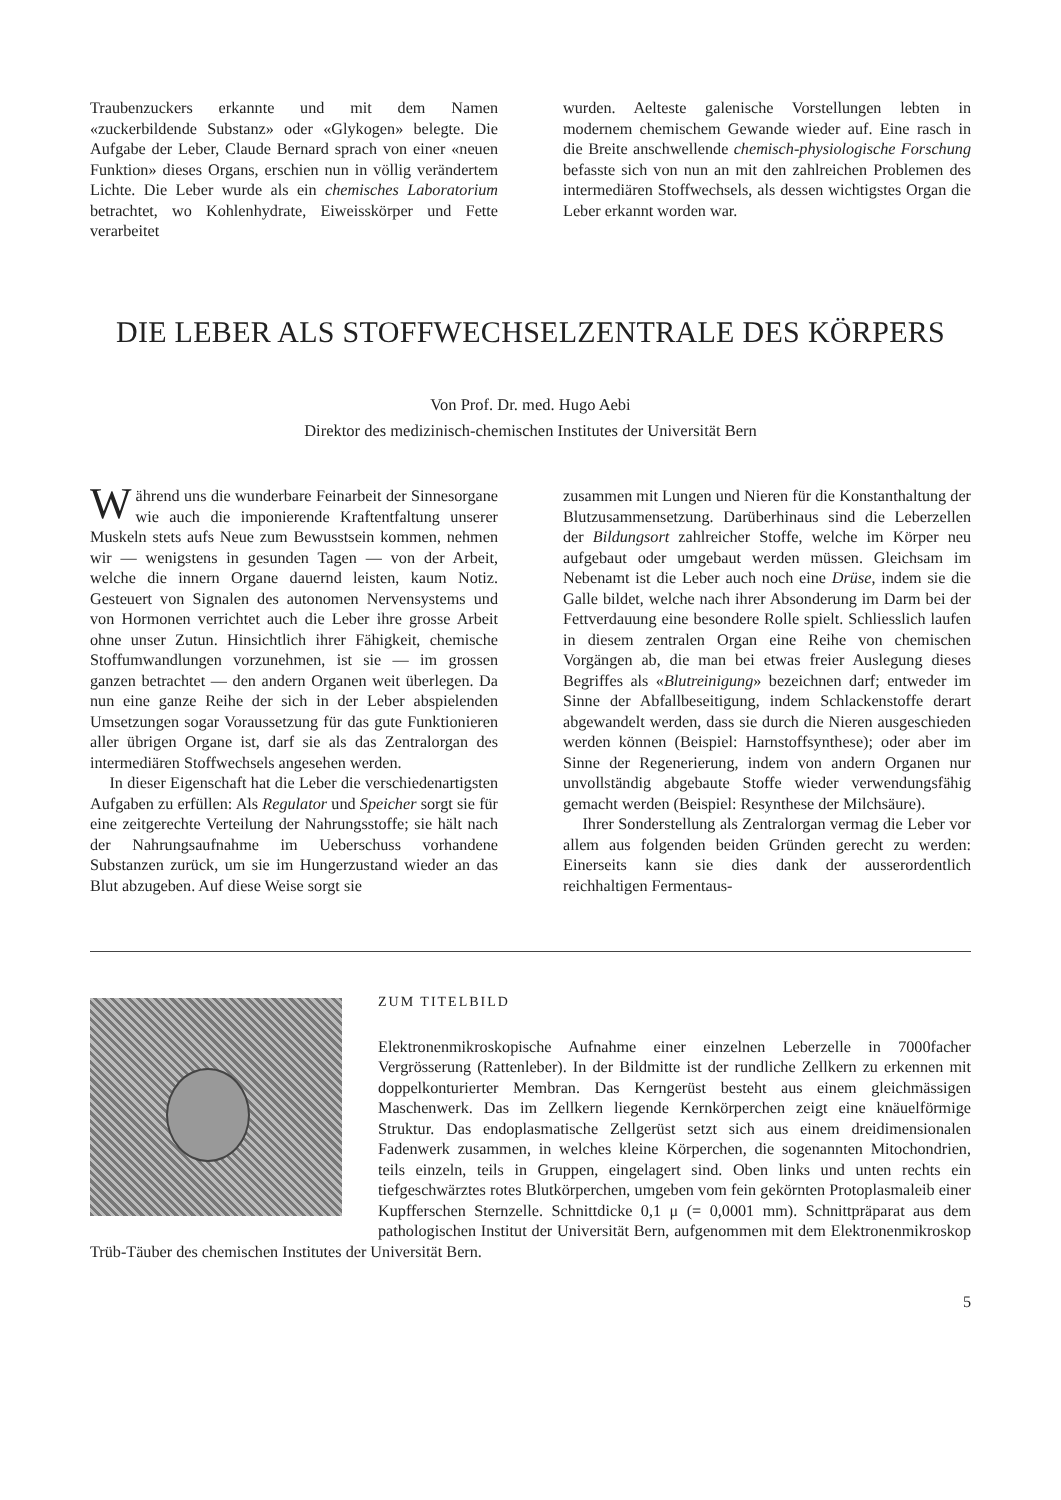Traubenzuckers erkannte und mit dem Namen «zuckerbildende Substanz» oder «Glykogen» belegte. Die Aufgabe der Leber, Claude Bernard sprach von einer «neuen Funktion» dieses Organs, erschien nun in völlig verändertem Lichte. Die Leber wurde als ein chemisches Laboratorium betrachtet, wo Kohlenhydrate, Eiweisskörper und Fette verarbeitet
wurden. Aelteste galenische Vorstellungen lebten in modernem chemischem Gewande wieder auf. Eine rasch in die Breite anschwellende chemisch-physiologische Forschung befasste sich von nun an mit den zahlreichen Problemen des intermediären Stoffwechsels, als dessen wichtigstes Organ die Leber erkannt worden war.
DIE LEBER ALS STOFFWECHSELZENTRALE DES KÖRPERS
Von Prof. Dr. med. Hugo Aebi
Direktor des medizinisch-chemischen Institutes der Universität Bern
Während uns die wunderbare Feinarbeit der Sinnesorgane wie auch die imponierende Kraftentfaltung unserer Muskeln stets aufs Neue zum Bewusstsein kommen, nehmen wir — wenigstens in gesunden Tagen — von der Arbeit, welche die innern Organe dauernd leisten, kaum Notiz. Gesteuert von Signalen des autonomen Nervensystems und von Hormonen verrichtet auch die Leber ihre grosse Arbeit ohne unser Zutun. Hinsichtlich ihrer Fähigkeit, chemische Stoffumwandlungen vorzunehmen, ist sie — im grossen ganzen betrachtet — den andern Organen weit überlegen. Da nun eine ganze Reihe der sich in der Leber abspielenden Umsetzungen sogar Voraussetzung für das gute Funktionieren aller übrigen Organe ist, darf sie als das Zentralorgan des intermediären Stoffwechsels angesehen werden.
In dieser Eigenschaft hat die Leber die verschiedenartigsten Aufgaben zu erfüllen: Als Regulator und Speicher sorgt sie für eine zeitgerechte Verteilung der Nahrungsstoffe; sie hält nach der Nahrungsaufnahme im Ueberschuss vorhandene Substanzen zurück, um sie im Hungerzustand wieder an das Blut abzugeben. Auf diese Weise sorgt sie
zusammen mit Lungen und Nieren für die Konstanthaltung der Blutzusammensetzung. Darüberhinaus sind die Leberzellen der Bildungsort zahlreicher Stoffe, welche im Körper neu aufgebaut oder umgebaut werden müssen. Gleichsam im Nebenamt ist die Leber auch noch eine Drüse, indem sie die Galle bildet, welche nach ihrer Absonderung im Darm bei der Fettverdauung eine besondere Rolle spielt. Schliesslich laufen in diesem zentralen Organ eine Reihe von chemischen Vorgängen ab, die man bei etwas freier Auslegung dieses Begriffes als «Blutreinigung» bezeichnen darf; entweder im Sinne der Abfallbeseitigung, indem Schlackenstoffe derart abgewandelt werden, dass sie durch die Nieren ausgeschieden werden können (Beispiel: Harnstoffsynthese); oder aber im Sinne der Regenerierung, indem von andern Organen nur unvollständig abgebaute Stoffe wieder verwendungsfähig gemacht werden (Beispiel: Resynthese der Milchsäure).
Ihrer Sonderstellung als Zentralorgan vermag die Leber vor allem aus folgenden beiden Gründen gerecht zu werden: Einerseits kann sie dies dank der ausserordentlich reichhaltigen Fermentaus-
ZUM TITELBILD
Elektronenmikroskopische Aufnahme einer einzelnen Leberzelle in 7000facher Vergrösserung (Rattenleber). In der Bildmitte ist der rundliche Zellkern zu erkennen mit doppelkonturierter Membran. Das Kerngerüst besteht aus einem gleichmässigen Maschenwerk. Das im Zellkern liegende Kernkörperchen zeigt eine knäuelförmige Struktur. Das endoplasmatische Zellgerüst setzt sich aus einem dreidimensionalen Fadenwerk zusammen, in welches kleine Körperchen, die sogenannten Mitochondrien, teils einzeln, teils in Gruppen, eingelagert sind. Oben links und unten rechts ein tiefgeschwärztes rotes Blutkörperchen, umgeben vom fein gekörnten Protoplasmaleib einer Kupfferschen Sternzelle. Schnittdicke 0,1 μ (= 0,0001 mm). Schnittpräparat aus dem pathologischen Institut der Universität Bern, aufgenommen mit dem Elektronenmikroskop Trüb-Täuber des chemischen Institutes der Universität Bern.
5